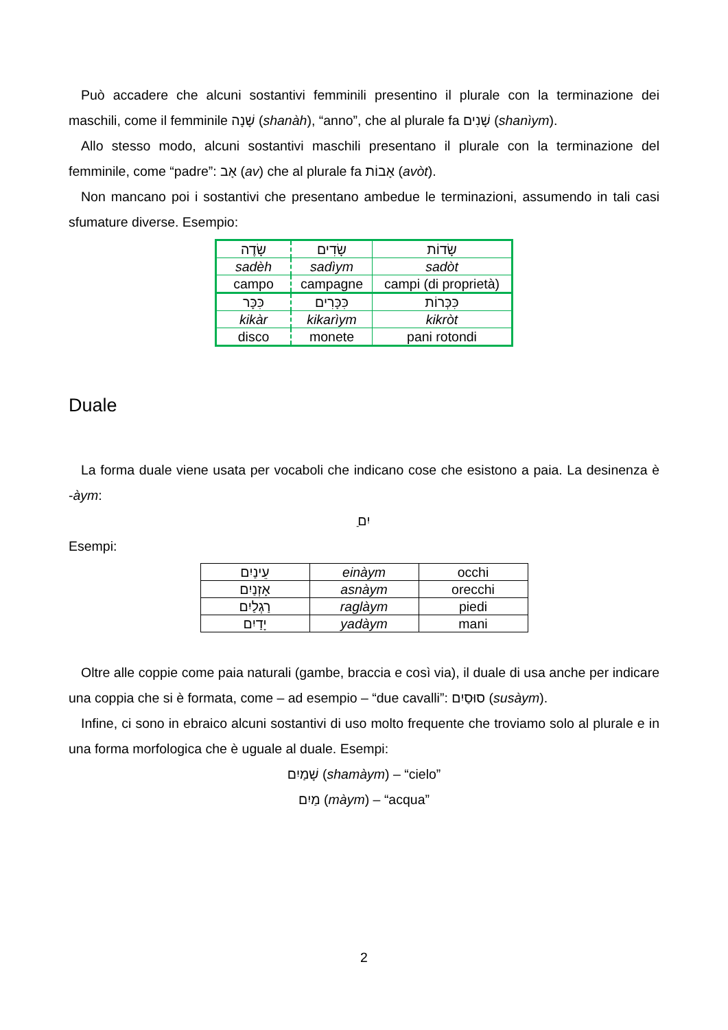Può accadere che alcuni sostantivi femminili presentino il plurale con la terminazione dei maschili, come il femminile שָׁנָה (shanàh), “anno”, che al plurale fa שָׁנִים (shanìym).
Allo stesso modo, alcuni sostantivi maschili presentano il plurale con la terminazione del femminile, come “padre”: אָב (av) che al plurale fa אָבוֹת (avòt).
Non mancano poi i sostantivi che presentano ambedue le terminazioni, assumendo in tali casi sfumature diverse. Esempio:
| שָׂדֶה | שָׂדִים | שָׂדוֹת |
| sadèh | sadìym | sadòt |
| campo | campagne | campi (di proprietà) |
| כִּכָּר | כִּכָּרִים | כִּכְּרוֹת |
| kikàr | kikarìym | kikròt |
| disco | monete | pani rotondi |
Duale
La forma duale viene usata per vocaboli che indicano cose che esistono a paia. La desinenza è -àym:
ַיִם
Esempi:
| עֵינַיִם | einàym | occhi |
| אָזְנַיִם | asnàym | orecchi |
| רַגְלַיִם | raglàym | piedi |
| יָדַיִם | yadàym | mani |
Oltre alle coppie come paia naturali (gambe, braccia e così via), il duale di usa anche per indicare una coppia che si è formata, come – ad esempio – “due cavalli”: סוּסַיִם (susàym).
Infine, ci sono in ebraico alcuni sostantivi di uso molto frequente che troviamo solo al plurale e in una forma morfologica che è uguale al duale. Esempi:
שָׁמַיִם (shamàym) – “cielo”
מַיִם (màym) – “acqua”
2